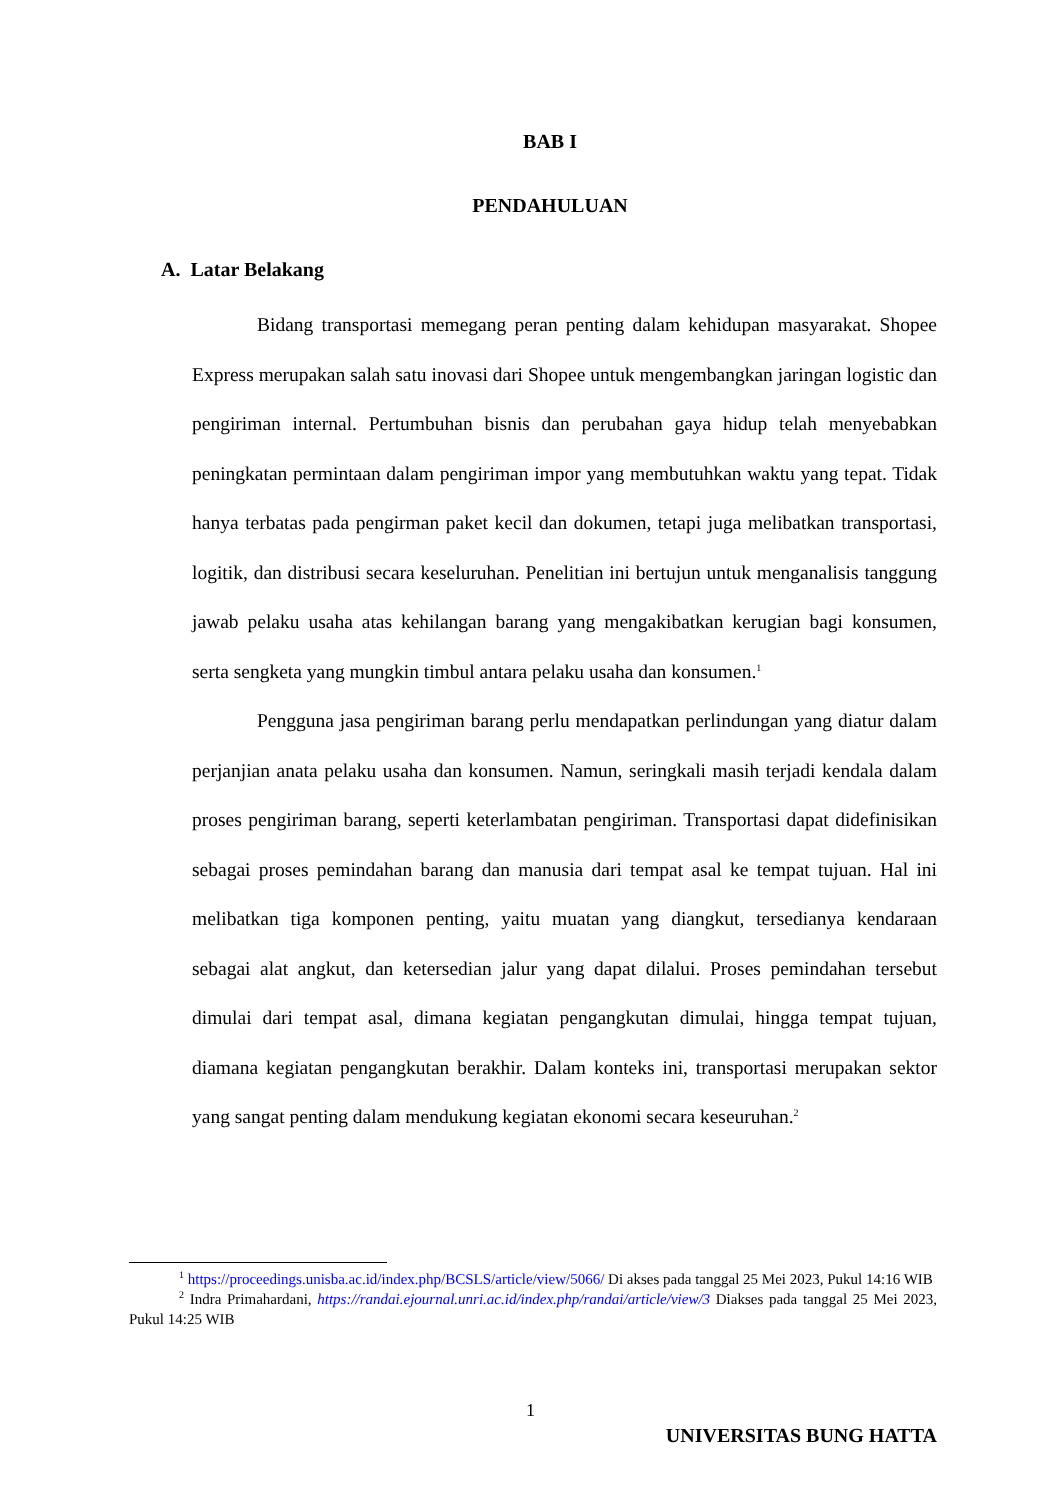BAB I
PENDAHULUAN
A. Latar Belakang
Bidang transportasi memegang peran penting dalam kehidupan masyarakat. Shopee Express merupakan salah satu inovasi dari Shopee untuk mengembangkan jaringan logistic dan pengiriman internal. Pertumbuhan bisnis dan perubahan gaya hidup telah menyebabkan peningkatan permintaan dalam pengiriman impor yang membutuhkan waktu yang tepat. Tidak hanya terbatas pada pengirman paket kecil dan dokumen, tetapi juga melibatkan transportasi, logitik, dan distribusi secara keseluruhan. Penelitian ini bertujun untuk menganalisis tanggung jawab pelaku usaha atas kehilangan barang yang mengakibatkan kerugian bagi konsumen, serta sengketa yang mungkin timbul antara pelaku usaha dan konsumen.<sup>1</sup>
Pengguna jasa pengiriman barang perlu mendapatkan perlindungan yang diatur dalam perjanjian anata pelaku usaha dan konsumen. Namun, seringkali masih terjadi kendala dalam proses pengiriman barang, seperti keterlambatan pengiriman. Transportasi dapat didefinisikan sebagai proses pemindahan barang dan manusia dari tempat asal ke tempat tujuan. Hal ini melibatkan tiga komponen penting, yaitu muatan yang diangkut, tersedianya kendaraan sebagai alat angkut, dan ketersedian jalur yang dapat dilalui. Proses pemindahan tersebut dimulai dari tempat asal, dimana kegiatan pengangkutan dimulai, hingga tempat tujuan, diamana kegiatan pengangkutan berakhir. Dalam konteks ini, transportasi merupakan sektor yang sangat penting dalam mendukung kegiatan ekonomi secara keseuruhan.<sup>2</sup>
<sup>1</sup> https://proceedings.unisba.ac.id/index.php/BCSLS/article/view/5066/ Di akses pada tanggal 25 Mei 2023, Pukul 14:16 WIB
<sup>2</sup> Indra Primahardani, https://randai.ejournal.unri.ac.id/index.php/randai/article/view/3 Diakses pada tanggal 25 Mei 2023, Pukul 14:25 WIB
1
UNIVERSITAS BUNG HATTA